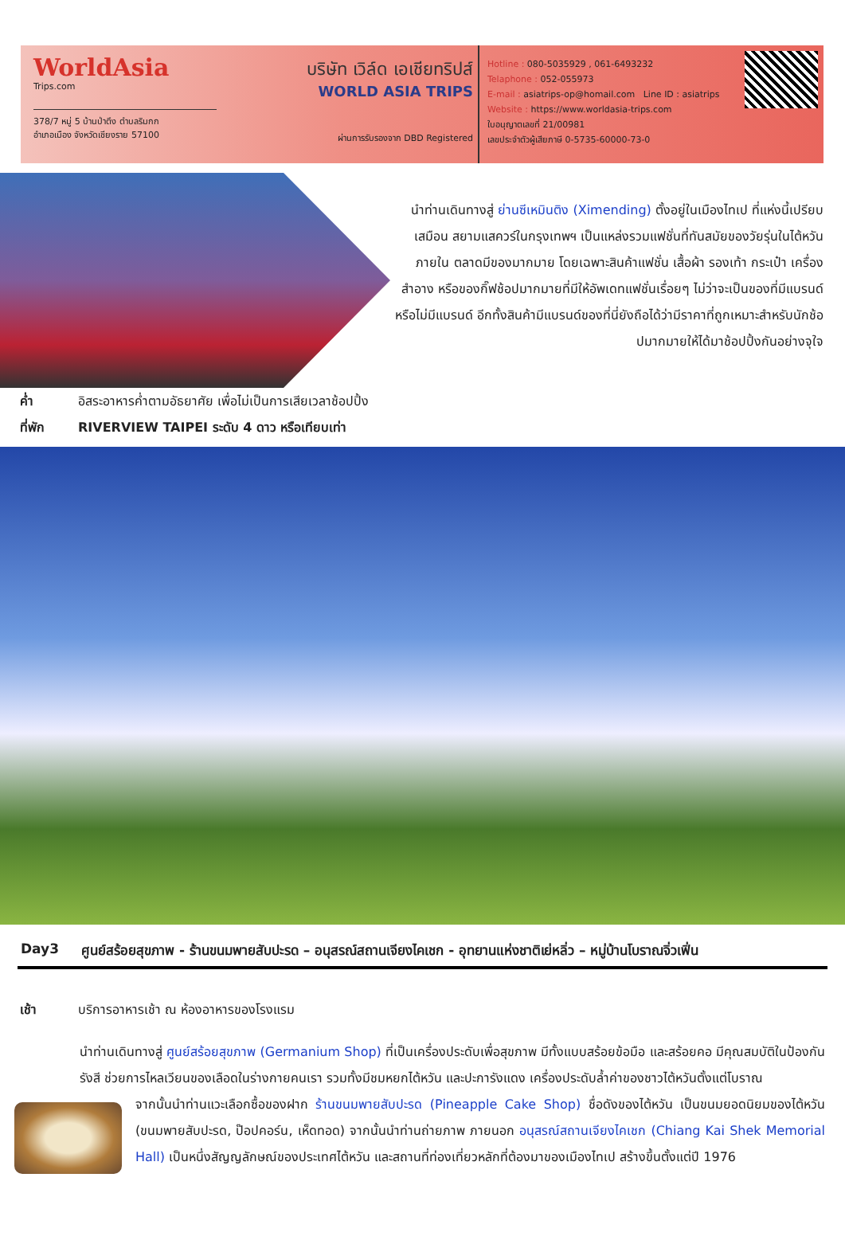WorldAsia
Trips.com
378/7 หมู่ 5 บ้านป่าตึง ตำบลริมกก
อำเภอเมือง จังหวัดเชียงราย 57100
บริษัท เวิล์ด เอเชียทริปส์
WORLD ASIA TRIPS
ผ่านการรับรองจาก DBD Registered
Hotline : 080-5035929 , 061-6493232
Telaphone : 052-055973
E-mail : asiatrips-op@homail.com Line ID : asiatrips
Website : https://www.worldasia-trips.com
ใบอนุญาตเลขที่ 21/00981
เลขประจำตัวผู้เสียภาษี 0-5735-60000-73-0
นำท่านเดินทางสู่ ย่านซีเหมินติง (Ximending) ตั้งอยู่ในเมืองไทเป ที่แห่งนี้เปรียบเสมือน สยามแสควร์ในกรุงเทพฯ เป็นแหล่งรวมแฟชั่นที่ทันสมัยของวัยรุ่นในไต้หวัน ภายใน ตลาดมีของมากมาย โดยเฉพาะสินค้าแฟชั่น เสื้อผ้า รองเท้า กระเป๋า เครื่องสำอาง หรือของกิ๊ฟช้อปมากมายที่มีให้อัพเดทแฟชั่นเรื่อยๆ ไม่ว่าจะเป็นของที่มีแบรนด์ หรือไม่มีแบรนด์ อีกทั้งสินค้ามีแบรนด์ของที่นี่ยังถือได้ว่ามีราคาที่ถูกเหมาะสำหรับนักช้อปมากมายให้ได้มาช้อปปิ้งกันอย่างจุใจ
ค่ำ อิสระอาหารค่ำตามอัธยาศัย เพื่อไม่เป็นการเสียเวลาช้อปปิ้ง
ที่พัก RIVERVIEW TAIPEI ระดับ 4 ดาว หรือเทียบเท่า
Day3 ศูนย์สร้อยสุขภาพ - ร้านขนมพายสับปะรด – อนุสรณ์สถานเจียงไคเชก - อุทยานแห่งชาติเย่หลิ่ว – หมู่บ้านโบราณจิ่วเฟิ่น
เช้า บริการอาหารเช้า ณ ห้องอาหารของโรงแรม
นำท่านเดินทางสู่ ศูนย์สร้อยสุขภาพ (Germanium Shop) ที่เป็นเครื่องประดับเพื่อสุขภาพ มีทั้งแบบสร้อยข้อมือ และสร้อยคอ มีคุณสมบัติในป้องกันรังสี ช่วยการไหลเวียนของเลือดในร่างกายคนเรา รวมทั้งมีชมหยกไต้หวัน และปะการังแดง เครื่องประดับล้ำค่าของชาวไต้หวันตั้งแต่โบราณ
จากนั้นนำท่านแวะเลือกซื้อของฝาก ร้านขนมพายสับปะรด (Pineapple Cake Shop) ชื่อดังของไต้หวัน เป็นขนมยอดนิยมของไต้หวัน (ขนมพายสับปะรด, ป๊อปคอร์น, เห็ดทอด) จากนั้นนำท่านถ่ายภาพ ภายนอก อนุสรณ์สถานเจียงไคเชก (Chiang Kai Shek Memorial Hall) เป็นหนึ่งสัญญลักษณ์ของประเทศไต้หวัน และสถานที่ท่องเที่ยวหลักที่ต้องมาของเมืองไทเป สร้างขึ้นตั้งแต่ปี 1976